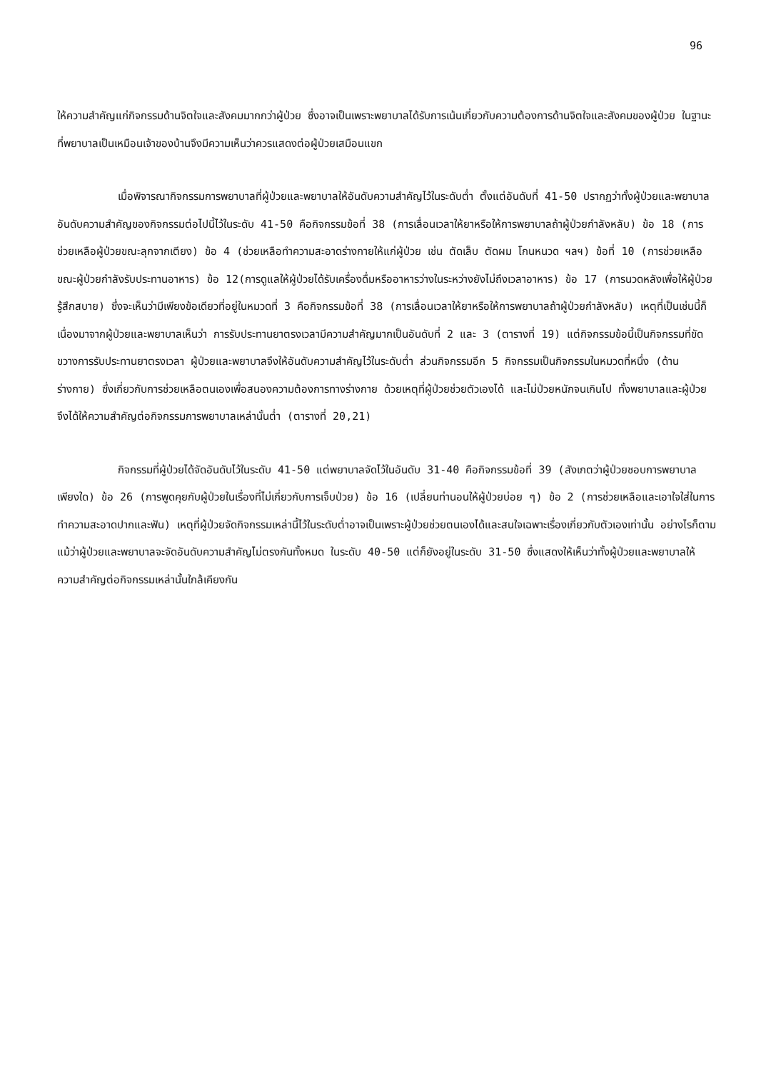96
ให้ความสำคัญแก่กิจกรรมด้านจิตใจและสังคมมากกว่าผู้ป่วย ซึ่งอาจเป็นเพราะพยาบาลได้รับการเน้นเกี่ยวกับความต้องการด้านจิตใจและสังคมของผู้ป่วย ในฐานะที่พยาบาลเป็นเหมือนเจ้าของบ้านจึงมีความเห็นว่าควรแสดงต่อผู้ป่วยเสมือนแขก
เมื่อพิจารณากิจกรรมการพยาบาลที่ผู้ป่วยและพยาบาลให้อันดับความสำคัญไว้ในระดับต่ำ ตั้งแต่อันดับที่ 41-50 ปรากฏว่าทั้งผู้ป่วยและพยาบาลอันดับความสำคัญของกิจกรรมต่อไปนี้ไว้ในระดับ 41-50 คือกิจกรรมข้อที่ 38 (การเลื่อนเวลาให้ยาหรือให้การพยาบาลถ้าผู้ป่วยกำลังหลับ) ข้อ 18 (การช่วยเหลือผู้ป่วยขณะลุกจากเตียง) ข้อ 4 (ช่วยเหลือทำความสะอาดร่างกายให้แก่ผู้ป่วย เช่น ตัดเล็บ ตัดผม โกนหนวด ฯลฯ) ข้อที่ 10 (การช่วยเหลือขณะผู้ป่วยกำลังรับประทานอาหาร) ข้อ 12(การดูแลให้ผู้ป่วยได้รับเครื่องดื่มหรืออาหารว่างในระหว่างยังไม่ถึงเวลาอาหาร) ข้อ 17 (การนวดหลังเพื่อให้ผู้ป่วยรู้สึกสบาย) ซึ่งจะเห็นว่ามีเพียงข้อเดียวที่อยู่ในหมวดที่ 3 คือกิจกรรมข้อที่ 38 (การเลื่อนเวลาให้ยาหรือให้การพยาบาลถ้าผู้ป่วยกำลังหลับ) เหตุที่เป็นเช่นนี้ก็เนื่องมาจากผู้ป่วยและพยาบาลเห็นว่า การรับประทานยาตรงเวลามีความสำคัญมากเป็นอันดับที่ 2 และ 3 (ตารางที่ 19) แต่กิจกรรมข้อนี้เป็นกิจกรรมที่ขัดขวางการรับประทานยาตรงเวลา ผู้ป่วยและพยาบาลจึงให้อันดับความสำคัญไว้ในระดับต่ำ ส่วนกิจกรรมอีก 5 กิจกรรมเป็นกิจกรรมในหมวดที่หนึ่ง (ด้านร่างกาย) ซึ่งเกี่ยวกับการช่วยเหลือตนเองเพื่อสนองความต้องการทางร่างกาย ด้วยเหตุที่ผู้ป่วยช่วยตัวเองได้ และไม่ป่วยหนักจนเกินไป ทั้งพยาบาลและผู้ป่วยจึงได้ให้ความสำคัญต่อกิจกรรมการพยาบาลเหล่านั้นต่ำ (ตารางที่ 20,21)
กิจกรรมที่ผู้ป่วยได้จัดอันดับไว้ในระดับ 41-50 แต่พยาบาลจัดไว้ในอันดับ 31-40 คือกิจกรรมข้อที่ 39 (สังเกตว่าผู้ป่วยชอบการพยาบาลเพียงใด) ข้อ 26 (การพูดคุยกับผู้ป่วยในเรื่องที่ไม่เกี่ยวกับการเจ็บป่วย) ข้อ 16 (เปลี่ยนท่านอนให้ผู้ป่วยบ่อย ๆ) ข้อ 2 (การช่วยเหลือและเอาใจใส่ในการทำความสะอาดปากและฟัน) เหตุที่ผู้ป่วยจัดกิจกรรมเหล่านี้ไว้ในระดับต่ำอาจเป็นเพราะผู้ป่วยช่วยตนเองได้และสนใจเฉพาะเรื่องเกี่ยวกับตัวเองเท่านั้น อย่างไรก็ตาม แม้ว่าผู้ป่วยและพยาบาลจะจัดอันดับความสำคัญไม่ตรงกันทั้งหมด ในระดับ 40-50 แต่ก็ยังอยู่ในระดับ 31-50 ซึ่งแสดงให้เห็นว่าทั้งผู้ป่วยและพยาบาลให้ความสำคัญต่อกิจกรรมเหล่านั้นใกล้เคียงกัน